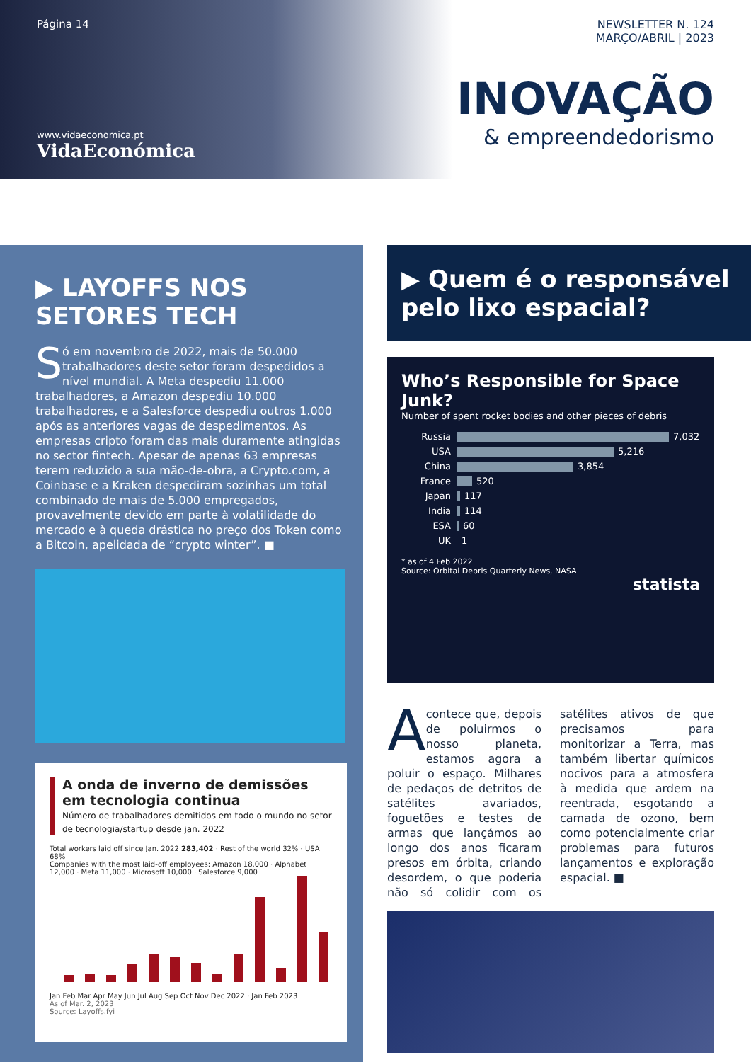Página 14
www.vidaeconomica.pt
VidaEconómica
NEWSLETTER N. 124
MARÇO/ABRIL | 2023
INOVAÇÃO
& empreendedorismo
▶ LAYOFFS NOS SETORES TECH
Só em novembro de 2022, mais de 50.000 trabalhadores deste setor foram despedidos a nível mundial. A Meta despediu 11.000 trabalhadores, a Amazon despediu 10.000 trabalhadores, e a Salesforce despediu outros 1.000 após as anteriores vagas de despedimentos. As empresas cripto foram das mais duramente atingidas no sector fintech. Apesar de apenas 63 empresas terem reduzido a sua mão-de-obra, a Crypto.com, a Coinbase e a Kraken despediram sozinhas um total combinado de mais de 5.000 empregados, provavelmente devido em parte à volatilidade do mercado e à queda drástica no preço dos Token como a Bitcoin, apelidada de “crypto winter”. ■
A onda de inverno de demissões em tecnologia continua
Número de trabalhadores demitidos em todo o mundo no setor de tecnologia/startup desde jan. 2022
Total workers laid off since Jan. 2022 283,402 · Rest of the world 32% · USA 68%
Companies with the most laid-off employees: Amazon 18,000 · Alphabet 12,000 · Meta 11,000 · Microsoft 10,000 · Salesforce 9,000
Jan Feb Mar Apr May Jun Jul Aug Sep Oct Nov Dec 2022 · Jan Feb 2023
As of Mar. 2, 2023
Source: Layoffs.fyi
▶ Quem é o responsável pelo lixo espacial?
Who’s Responsible for Space Junk?
Number of spent rocket bodies and other pieces of debris
Russia 7,032
USA 5,216
China 3,854
France 520
Japan 117
India 114
ESA 60
UK 1
* as of 4 Feb 2022
Source: Orbital Debris Quarterly News, NASA
statista
Acontece que, depois de poluirmos o nosso planeta, estamos agora a poluir o espaço. Milhares de pedaços de detritos de satélites avariados, foguetões e testes de armas que lançámos ao longo dos anos ficaram presos em órbita, criando desordem, o que poderia não só colidir com os satélites ativos de que precisamos para monitorizar a Terra, mas também libertar químicos nocivos para a atmosfera à medida que ardem na reentrada, esgotando a camada de ozono, bem como potencialmente criar problemas para futuros lançamentos e exploração espacial. ■